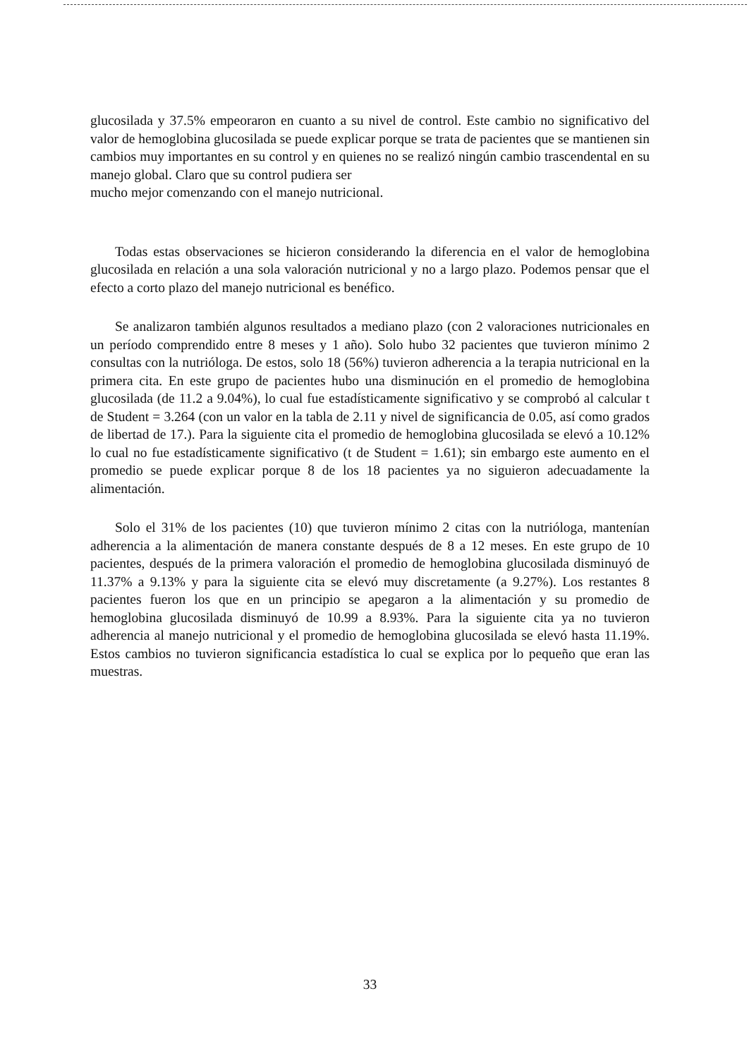glucosilada y 37.5% empeoraron en cuanto a su nivel de control. Este cambio no significativo del valor de hemoglobina glucosilada se puede explicar porque se trata de pacientes que se mantienen sin cambios muy importantes en su control y en quienes no se realizó ningún cambio trascendental en su manejo global. Claro que su control pudiera ser
mucho mejor comenzando con el manejo nutricional.
Todas estas observaciones se hicieron considerando la diferencia en el valor de hemoglobina glucosilada en relación a una sola valoración nutricional y no a largo plazo. Podemos pensar que el efecto a corto plazo del manejo nutricional es benéfico.
Se analizaron también algunos resultados a mediano plazo (con 2 valoraciones nutricionales en un período comprendido entre 8 meses y 1 año). Solo hubo 32 pacientes que tuvieron mínimo 2 consultas con la nutrióloga. De estos, solo 18 (56%) tuvieron adherencia a la terapia nutricional en la primera cita. En este grupo de pacientes hubo una disminución en el promedio de hemoglobina glucosilada (de 11.2 a 9.04%), lo cual fue estadísticamente significativo y se comprobó al calcular t de Student = 3.264 (con un valor en la tabla de 2.11 y nivel de significancia de 0.05, así como grados de libertad de 17.). Para la siguiente cita el promedio de hemoglobina glucosilada se elevó a 10.12% lo cual no fue estadísticamente significativo (t de Student = 1.61); sin embargo este aumento en el promedio se puede explicar porque 8 de los 18 pacientes ya no siguieron adecuadamente la alimentación.
Solo el 31% de los pacientes (10) que tuvieron mínimo 2 citas con la nutrióloga, mantenían adherencia a la alimentación de manera constante después de 8 a 12 meses. En este grupo de 10 pacientes, después de la primera valoración el promedio de hemoglobina glucosilada disminuyó de 11.37% a 9.13% y para la siguiente cita se elevó muy discretamente (a 9.27%). Los restantes 8 pacientes fueron los que en un principio se apegaron a la alimentación y su promedio de hemoglobina glucosilada disminuyó de 10.99 a 8.93%. Para la siguiente cita ya no tuvieron adherencia al manejo nutricional y el promedio de hemoglobina glucosilada se elevó hasta 11.19%. Estos cambios no tuvieron significancia estadística lo cual se explica por lo pequeño que eran las muestras.
33